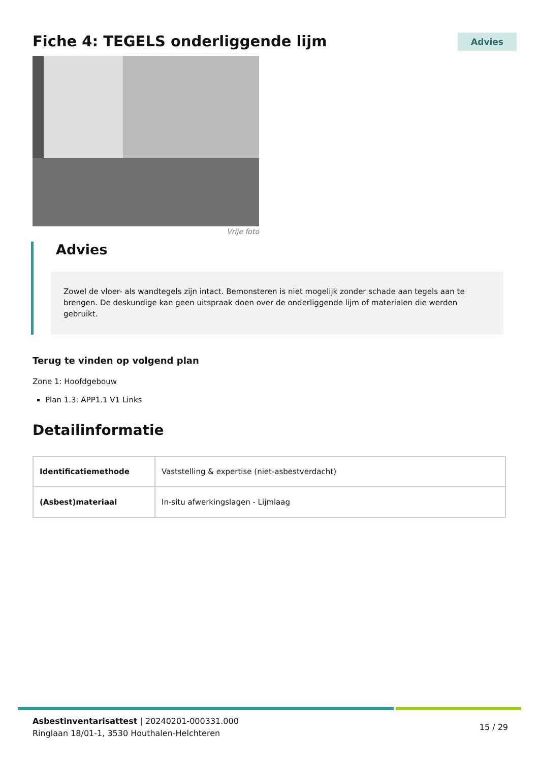Fiche 4: TEGELS onderliggende lijm
Advies
Vrije foto
Advies
Zowel de vloer- als wandtegels zijn intact. Bemonsteren is niet mogelijk zonder schade aan tegels aan te brengen. De deskundige kan geen uitspraak doen over de onderliggende lijm of materialen die werden gebruikt.
Terug te vinden op volgend plan
Zone 1: Hoofdgebouw
Plan 1.3: APP1.1 V1 Links
Detailinformatie
| Identificatiemethode | Vaststelling & expertise (niet-asbestverdacht) |
| (Asbest)materiaal | In-situ afwerkingslagen - Lijmlaag |
Asbestinventarisattest | 20240201-000331.000
Ringlaan 18/01-1, 3530 Houthalen-Helchteren
15 / 29